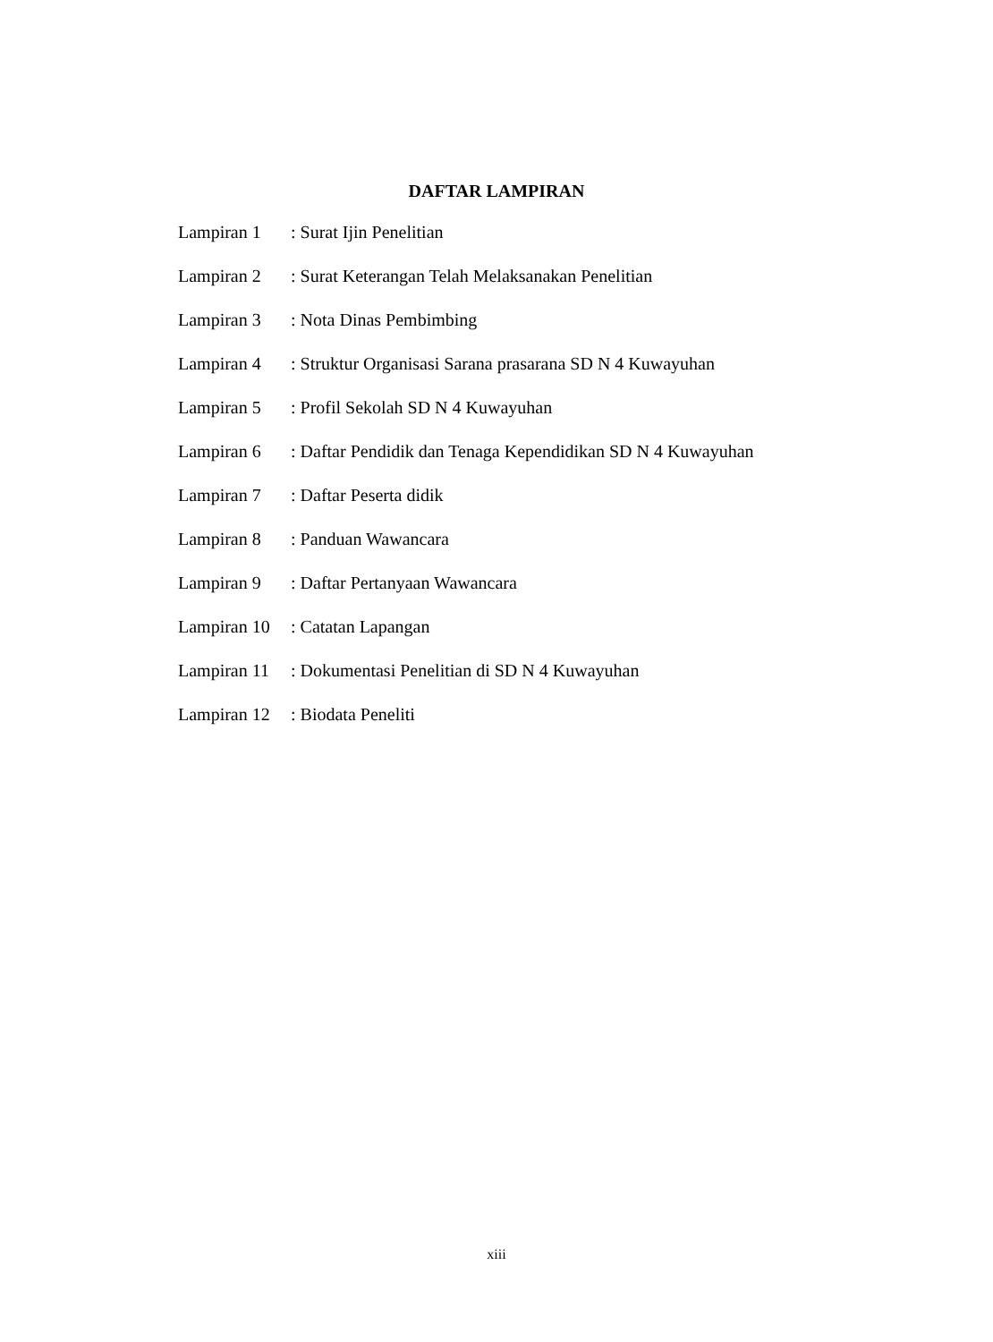DAFTAR LAMPIRAN
| Lampiran 1 | : Surat Ijin Penelitian |
| Lampiran 2 | : Surat Keterangan Telah Melaksanakan Penelitian |
| Lampiran 3 | : Nota Dinas Pembimbing |
| Lampiran 4 | : Struktur Organisasi Sarana prasarana SD N 4 Kuwayuhan |
| Lampiran 5 | : Profil Sekolah SD N 4 Kuwayuhan |
| Lampiran 6 | : Daftar Pendidik dan Tenaga Kependidikan SD N 4 Kuwayuhan |
| Lampiran 7 | : Daftar Peserta didik |
| Lampiran 8 | : Panduan Wawancara |
| Lampiran 9 | : Daftar Pertanyaan Wawancara |
| Lampiran 10 | : Catatan Lapangan |
| Lampiran 11 | : Dokumentasi Penelitian di SD N 4 Kuwayuhan |
| Lampiran 12 | : Biodata Peneliti |
xiii